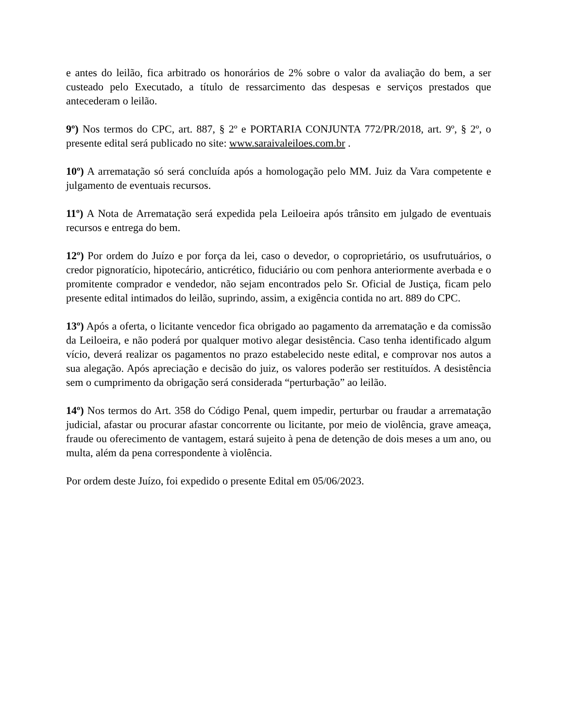e antes do leilão, fica arbitrado os honorários de 2% sobre o valor da avaliação do bem, a ser custeado pelo Executado, a título de ressarcimento das despesas e serviços prestados que antecederam o leilão.
9º) Nos termos do CPC, art. 887, § 2º e PORTARIA CONJUNTA 772/PR/2018, art. 9º, § 2º, o presente edital será publicado no site: www.saraivaleiloes.com.br .
10º) A arrematação só será concluída após a homologação pelo MM. Juiz da Vara competente e julgamento de eventuais recursos.
11º) A Nota de Arrematação será expedida pela Leiloeira após trânsito em julgado de eventuais recursos e entrega do bem.
12º) Por ordem do Juízo e por força da lei, caso o devedor, o coproprietário, os usufrutuários, o credor pignoratício, hipotecário, anticrético, fiduciário ou com penhora anteriormente averbada e o promitente comprador e vendedor, não sejam encontrados pelo Sr. Oficial de Justiça, ficam pelo presente edital intimados do leilão, suprindo, assim, a exigência contida no art. 889 do CPC.
13º) Após a oferta, o licitante vencedor fica obrigado ao pagamento da arrematação e da comissão da Leiloeira, e não poderá por qualquer motivo alegar desistência. Caso tenha identificado algum vício, deverá realizar os pagamentos no prazo estabelecido neste edital, e comprovar nos autos a sua alegação. Após apreciação e decisão do juiz, os valores poderão ser restituídos. A desistência sem o cumprimento da obrigação será considerada “perturbação” ao leilão.
14º) Nos termos do Art. 358 do Código Penal, quem impedir, perturbar ou fraudar a arrematação judicial, afastar ou procurar afastar concorrente ou licitante, por meio de violência, grave ameaça, fraude ou oferecimento de vantagem, estará sujeito à pena de detenção de dois meses a um ano, ou multa, além da pena correspondente à violência.
Por ordem deste Juízo, foi expedido o presente Edital em 05/06/2023.